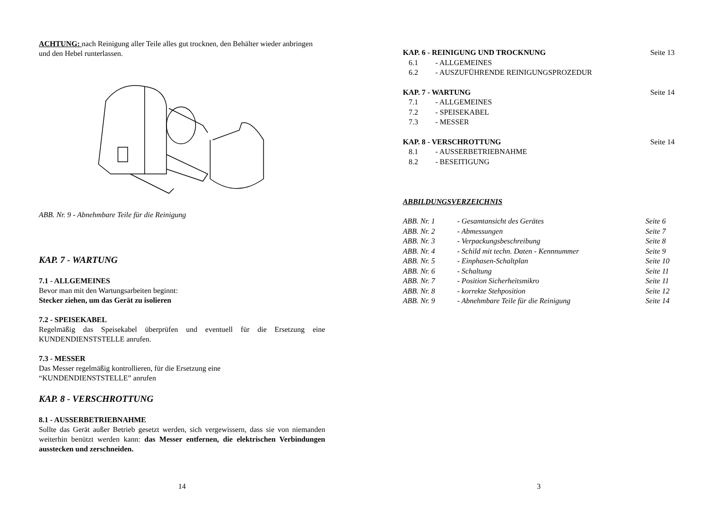ACHTUNG: nach Reinigung aller Teile alles gut trocknen, den Behälter wieder anbringen und den Hebel runterlassen.
ABB. Nr. 9 - Abnehmbare Teile für die Reinigung
KAP. 7 - WARTUNG
7.1 - ALLGEMEINES
Bevor man mit den Wartungsarbeiten beginnt:
Stecker ziehen, um das Gerät zu isolieren
7.2 - SPEISEKABEL
Regelmäßig das Speisekabel überprüfen und eventuell für die Ersetzung eine KUNDENDIENSTSTELLE anrufen.
7.3 - MESSER
Das Messer regelmäßig kontrollieren, für die Ersetzung eine
“KUNDENDIENSTSTELLE” anrufen
KAP. 8 - VERSCHROTTUNG
8.1 - AUSSERBETRIEBNAHME
Sollte das Gerät außer Betrieb gesetzt werden, sich vergewissern, dass sie von niemanden weiterhin benützt werden kann: das Messer entfernen, die elektrischen Verbindungen ausstecken und zerschneiden.
14
| KAP. 6 - REINIGUNG UND TROCKNUNG | | Seite 13 |
| 6.1 | - ALLGEMEINES | |
| 6.2 | - AUSZUFÜHRENDE REINIGUNGSPROZEDUR | |
| KAP. 7 - WARTUNG | | Seite 14 |
| 7.1 | - ALLGEMEINES | |
| 7.2 | - SPEISEKABEL | |
| 7.3 | - MESSER | |
| KAP. 8 - VERSCHROTTUNG | | Seite 14 |
| 8.1 | - AUSSERBETRIEBNAHME | |
| 8.2 | - BESEITIGUNG | |
ABBILDUNGSVERZEICHNIS
| ABB. Nr. 1 | - Gesamtansicht des Gerätes | Seite 6 |
| ABB. Nr. 2 | - Abmessungen | Seite 7 |
| ABB. Nr. 3 | - Verpackungsbeschreibung | Seite 8 |
| ABB. Nr. 4 | - Schild mit techn. Daten - Kennnummer | Seite 9 |
| ABB. Nr. 5 | - Einphasen-Schaltplan | Seite 10 |
| ABB. Nr. 6 | - Schaltung | Seite 11 |
| ABB. Nr. 7 | - Position Sicherheitsmikro | Seite 11 |
| ABB. Nr. 8 | - korrekte Stehposition | Seite 12 |
| ABB. Nr. 9 | - Abnehmbare Teile für die Reinigung | Seite 14 |
3